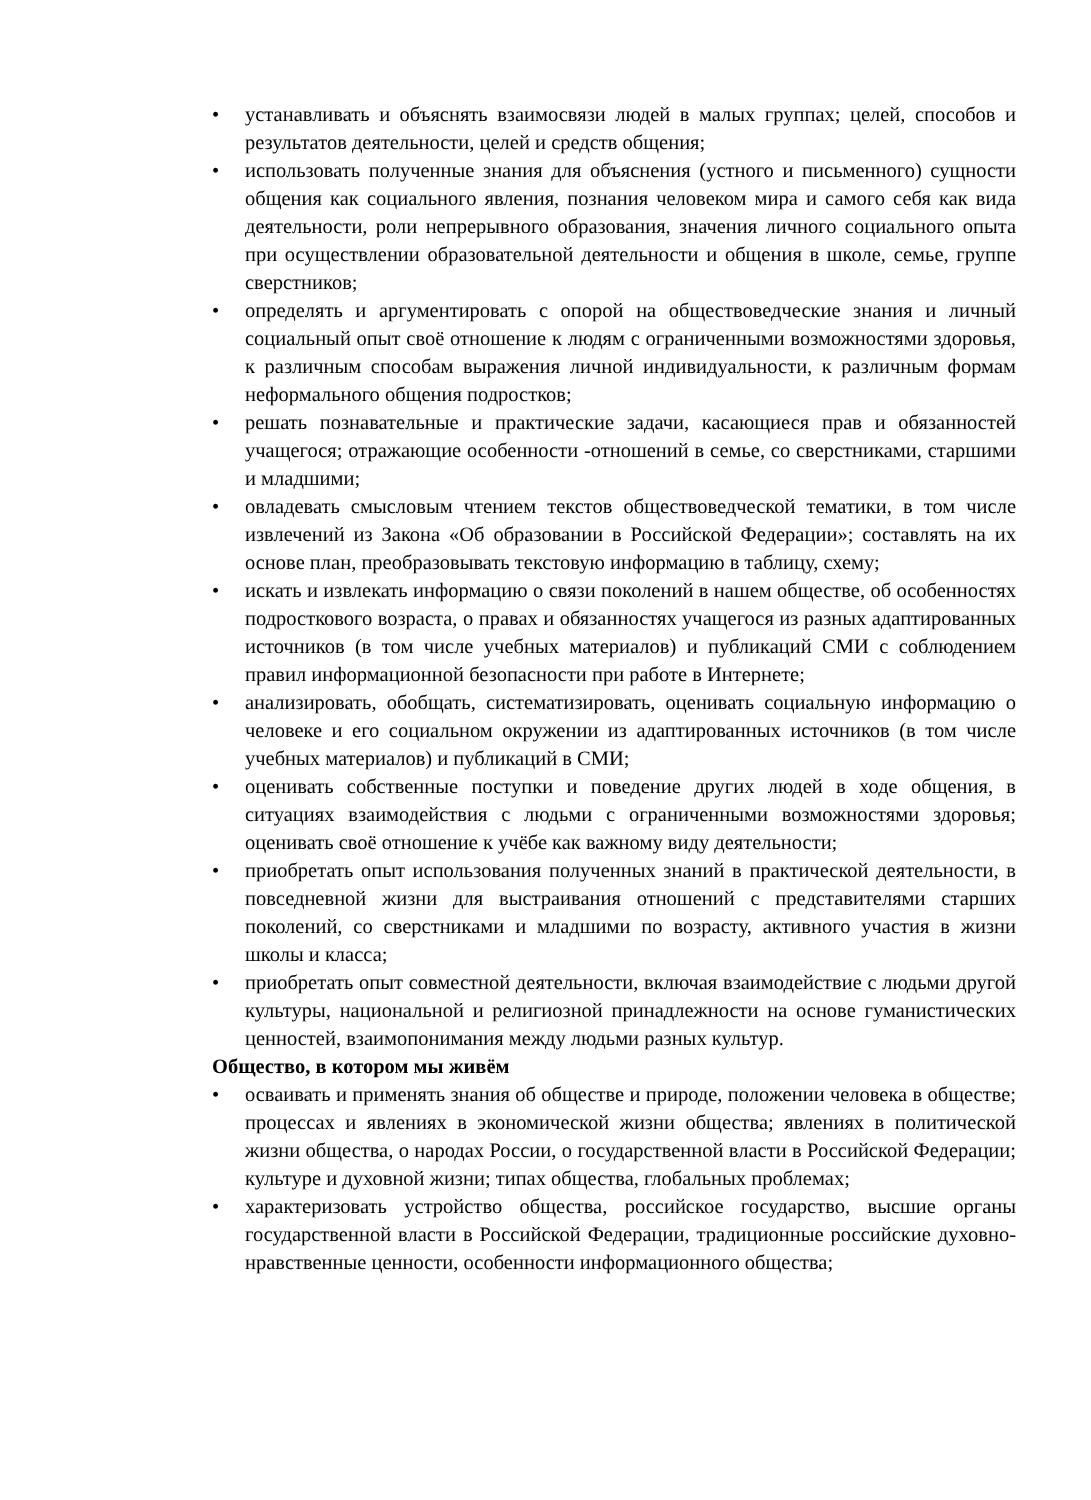• устанавливать и объяснять взаимосвязи людей в малых группах; целей, способов и результатов деятельности, целей и средств общения;
• использовать полученные знания для объяснения (устного и письменного) сущности общения как социального явления, познания человеком мира и самого себя как вида деятельности, роли непрерывного образования, значения личного социального опыта при осуществлении образовательной деятельности и общения в школе, семье, группе сверстников;
• определять и аргументировать с опорой на обществоведческие знания и личный социальный опыт своё отношение к людям с ограниченными возможностями здоровья, к различным способам выражения личной индивидуальности, к различным формам неформального общения подростков;
• решать познавательные и практические задачи, касающиеся прав и обязанностей учащегося; отражающие особенности -отношений в семье, со сверстниками, старшими и младшими;
• овладевать смысловым чтением текстов обществоведческой тематики, в том числе извлечений из Закона «Об образовании в Российской Федерации»; составлять на их основе план, преобразовывать текстовую информацию в таблицу, схему;
• искать и извлекать информацию о связи поколений в нашем обществе, об особенностях подросткового возраста, о правах и обязанностях учащегося из разных адаптированных источников (в том числе учебных материалов) и публикаций СМИ с соблюдением правил информационной безопасности при работе в Интернете;
• анализировать, обобщать, систематизировать, оценивать социальную информацию о человеке и его социальном окружении из адаптированных источников (в том числе учебных материалов) и публикаций в СМИ;
• оценивать собственные поступки и поведение других людей в ходе общения, в ситуациях взаимодействия с людьми с ограниченными возможностями здоровья; оценивать своё отношение к учёбе как важному виду деятельности;
• приобретать опыт использования полученных знаний в практической деятельности, в повседневной жизни для выстраивания отношений с представителями старших поколений, со сверстниками и младшими по возрасту, активного участия в жизни школы и класса;
• приобретать опыт совместной деятельности, включая взаимодействие с людьми другой культуры, национальной и религиозной принадлежности на основе гуманистических ценностей, взаимопонимания между людьми разных культур.
Общество, в котором мы живём
• осваивать и применять знания об обществе и природе, положении человека в обществе; процессах и явлениях в экономической жизни общества; явлениях в политической жизни общества, о народах России, о государственной власти в Российской Федерации; культуре и духовной жизни; типах общества, глобальных проблемах;
• характеризовать устройство общества, российское государство, высшие органы государственной власти в Российской Федерации, традиционные российские духовно-нравственные ценности, особенности информационного общества;